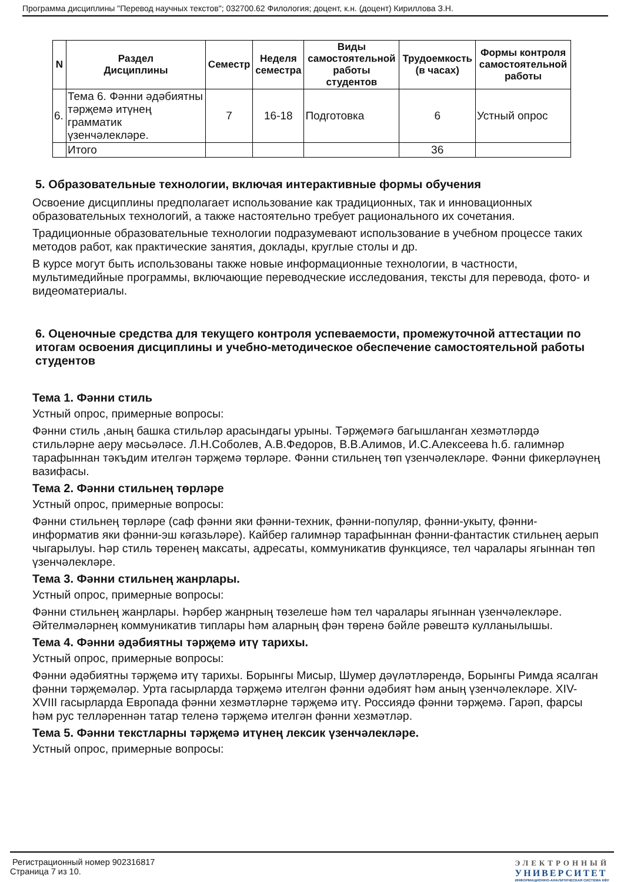Программа дисциплины "Перевод научных текстов"; 032700.62 Филология; доцент, к.н. (доцент) Кириллова З.Н.
| N | Раздел Дисциплины | Семестр | Неделя семестра | Виды самостоятельной работы студентов | Трудоемкость (в часах) | Формы контроля самостоятельной работы |
| --- | --- | --- | --- | --- | --- | --- |
| 6. | Тема 6. Фәнни әдәбиятны тәрҗемә итүнең грамматик үзенчәлекләре. | 7 | 16-18 | Подготовка | 6 | Устный опрос |
| | Итого | | | | 36 | |
5. Образовательные технологии, включая интерактивные формы обучения
Освоение дисциплины предполагает использование как традиционных, так и инновационных образовательных технологий, а также настоятельно требует рационального их сочетания.
Традиционные образовательные технологии подразумевают использование в учебном процессе таких методов работ, как практические занятия, доклады, круглые столы и др.
В курсе могут быть использованы также новые информационные технологии, в частности, мультимедийные программы, включающие переводческие исследования, тексты для перевода, фото- и видеоматериалы.
6. Оценочные средства для текущего контроля успеваемости, промежуточной аттестации по итогам освоения дисциплины и учебно-методическое обеспечение самостоятельной работы студентов
Тема 1. Фәнни стиль
Устный опрос, примерные вопросы:
Фәнни стиль ,аның башка стильләр арасындагы урыны. Тәрҗемәгә багышланган хезмәтләрдә стильләрне аеру мәсьәләсе. Л.Н.Соболев, А.В.Федоров, В.В.Алимов, И.С.Алексеева һ.б. галимнәр тарафыннан тәкъдим ителгән тәрҗемә төрләре. Фәнни стильнең төп үзенчәлекләре. Фәнни фикерләүнең вазифасы.
Тема 2. Фәнни стильнең төрләре
Устный опрос, примерные вопросы:
Фәнни стильнең төрләре (саф фәнни яки фәнни-техник, фәнни-популяр, фәнни-укыту, фәнни-информатив яки фәнни-эш кәгазьләре). Кайбер галимнәр тарафыннан фәнни-фантастик стильнең аерып чыгарылуы. Һәр стиль төренең максаты, адресаты, коммуникатив функциясе, тел чаралары ягыннан төп үзенчәлекләре.
Тема 3. Фәнни стильнең жанрлары.
Устный опрос, примерные вопросы:
Фәнни стильнең жанрлары. Һәрбер жанрның төзелеше һәм тел чаралары ягыннан үзенчәлекләре. Әйтелмәләрнең коммуникатив типлары һәм аларның фән төренә бәйле рәвештә кулланылышы.
Тема 4. Фәнни әдәбиятны тәрҗемә итү тарихы.
Устный опрос, примерные вопросы:
Фәнни әдәбиятны тәрҗемә итү тарихы. Борынгы Мисыр, Шумер дәүләтләрендә, Борынгы Римда ясалган фәнни тәрҗемәләр. Урта гасырларда тәрҗемә ителгән фәнни әдәбият һәм аның үзенчәлекләре. XIV-XVIII гасырларда Европада фәнни хезмәтләрне тәрҗемә итү. Россиядә фәнни тәрҗемә. Гарәп, фарсы һәм рус телләреннән татар теленә тәрҗемә ителгән фәнни хезмәтләр.
Тема 5. Фәнни текстларны тәрҗемә итүнең лексик үзенчәлекләре.
Устный опрос, примерные вопросы:
Регистрационный номер 902316817
Страница 7 из 10.
ЭЛЕКТРОННЫЙ
УНИВЕРСИТЕТ
ИНФОРМАЦИОННО-АНАЛИТИЧЕСКАЯ СИСТЕМА КФУ